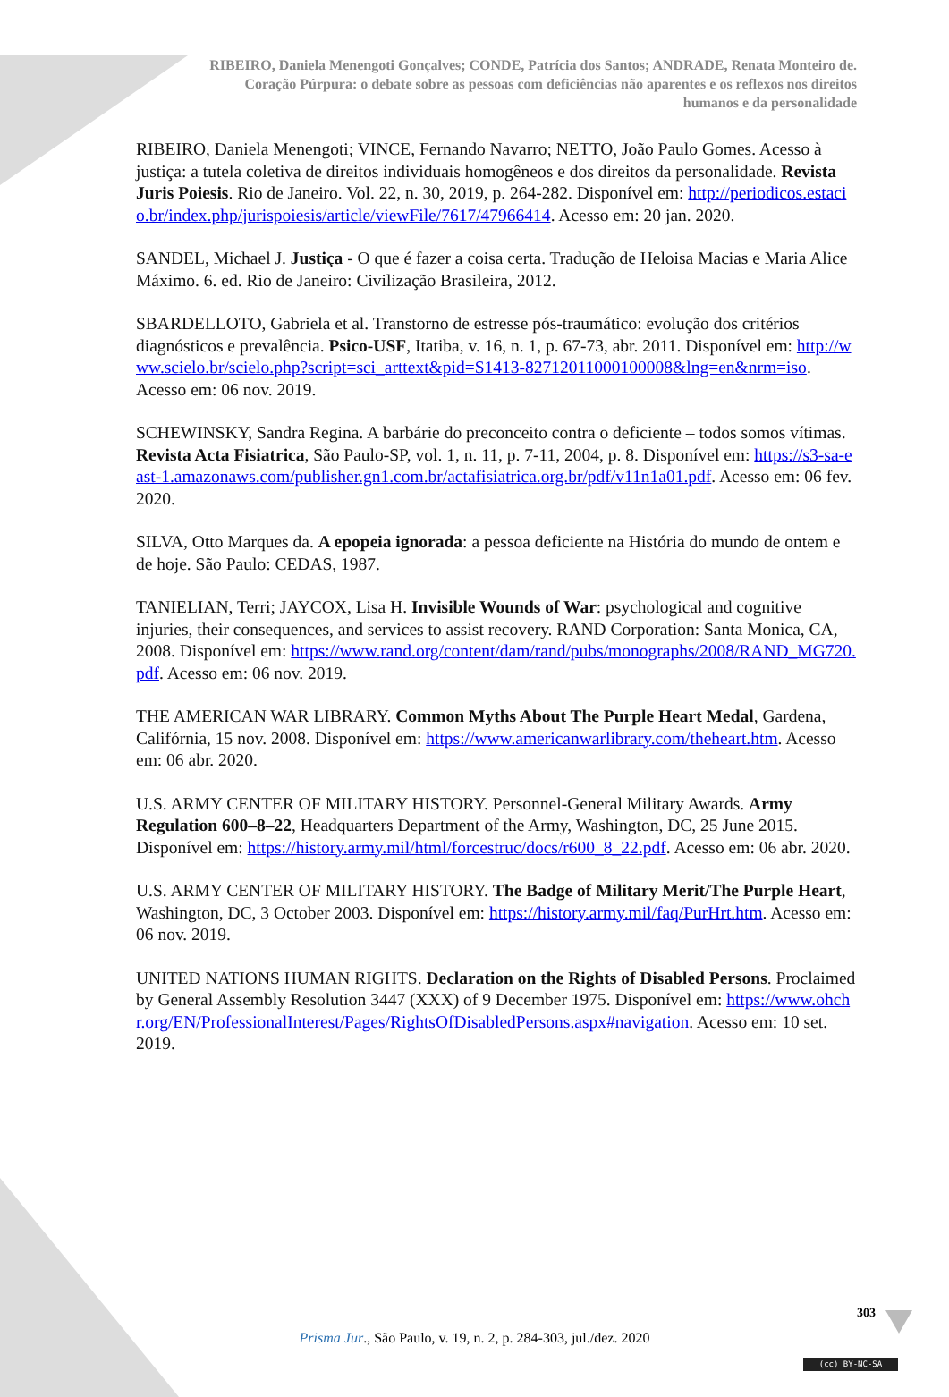RIBEIRO, Daniela Menengoti Gonçalves; CONDE, Patrícia dos Santos; ANDRADE, Renata Monteiro de.
Coração Púrpura: o debate sobre as pessoas com deficiências não aparentes e os reflexos nos direitos
humanos e da personalidade
RIBEIRO, Daniela Menengoti; VINCE, Fernando Navarro; NETTO, João Paulo Gomes. Acesso à justiça: a tutela coletiva de direitos individuais homogêneos e dos direitos da personalidade. Revista Juris Poiesis. Rio de Janeiro. Vol. 22, n. 30, 2019, p. 264-282. Disponível em: http://periodicos.estacio.br/index.php/jurispoiesis/article/viewFile/7617/47966414. Acesso em: 20 jan. 2020.
SANDEL, Michael J. Justiça - O que é fazer a coisa certa. Tradução de Heloisa Macias e Maria Alice Máximo. 6. ed. Rio de Janeiro: Civilização Brasileira, 2012.
SBARDELLOTO, Gabriela et al. Transtorno de estresse pós-traumático: evolução dos critérios diagnósticos e prevalência. Psico-USF, Itatiba, v. 16, n. 1, p. 67-73, abr. 2011. Disponível em: http://www.scielo.br/scielo.php?script=sci_arttext&pid=S1413-82712011000100008&lng=en&nrm=iso. Acesso em: 06 nov. 2019.
SCHEWINSKY, Sandra Regina. A barbárie do preconceito contra o deficiente – todos somos vítimas. Revista Acta Fisiatrica, São Paulo-SP, vol. 1, n. 11, p. 7-11, 2004, p. 8. Disponível em: https://s3-sa-east-1.amazonaws.com/publisher.gn1.com.br/actafisiatrica.org.br/pdf/v11n1a01.pdf. Acesso em: 06 fev. 2020.
SILVA, Otto Marques da. A epopeia ignorada: a pessoa deficiente na História do mundo de ontem e de hoje. São Paulo: CEDAS, 1987.
TANIELIAN, Terri; JAYCOX, Lisa H. Invisible Wounds of War: psychological and cognitive injuries, their consequences, and services to assist recovery. RAND Corporation: Santa Monica, CA, 2008. Disponível em: https://www.rand.org/content/dam/rand/pubs/monographs/2008/RAND_MG720.pdf. Acesso em: 06 nov. 2019.
THE AMERICAN WAR LIBRARY. Common Myths About The Purple Heart Medal, Gardena, Califórnia, 15 nov. 2008. Disponível em: https://www.americanwarlibrary.com/theheart.htm. Acesso em: 06 abr. 2020.
U.S. ARMY CENTER OF MILITARY HISTORY. Personnel-General Military Awards. Army Regulation 600–8–22, Headquarters Department of the Army, Washington, DC, 25 June 2015. Disponível em: https://history.army.mil/html/forcestruc/docs/r600_8_22.pdf. Acesso em: 06 abr. 2020.
U.S. ARMY CENTER OF MILITARY HISTORY. The Badge of Military Merit/The Purple Heart, Washington, DC, 3 October 2003. Disponível em: https://history.army.mil/faq/PurHrt.htm. Acesso em: 06 nov. 2019.
UNITED NATIONS HUMAN RIGHTS. Declaration on the Rights of Disabled Persons. Proclaimed by General Assembly Resolution 3447 (XXX) of 9 December 1975. Disponível em: https://www.ohchr.org/EN/ProfessionalInterest/Pages/RightsOfDisabledPersons.aspx#navigation. Acesso em: 10 set. 2019.
303
Prisma Jur., São Paulo, v. 19, n. 2, p. 284-303, jul./dez. 2020
(cc) BY-NC-SA